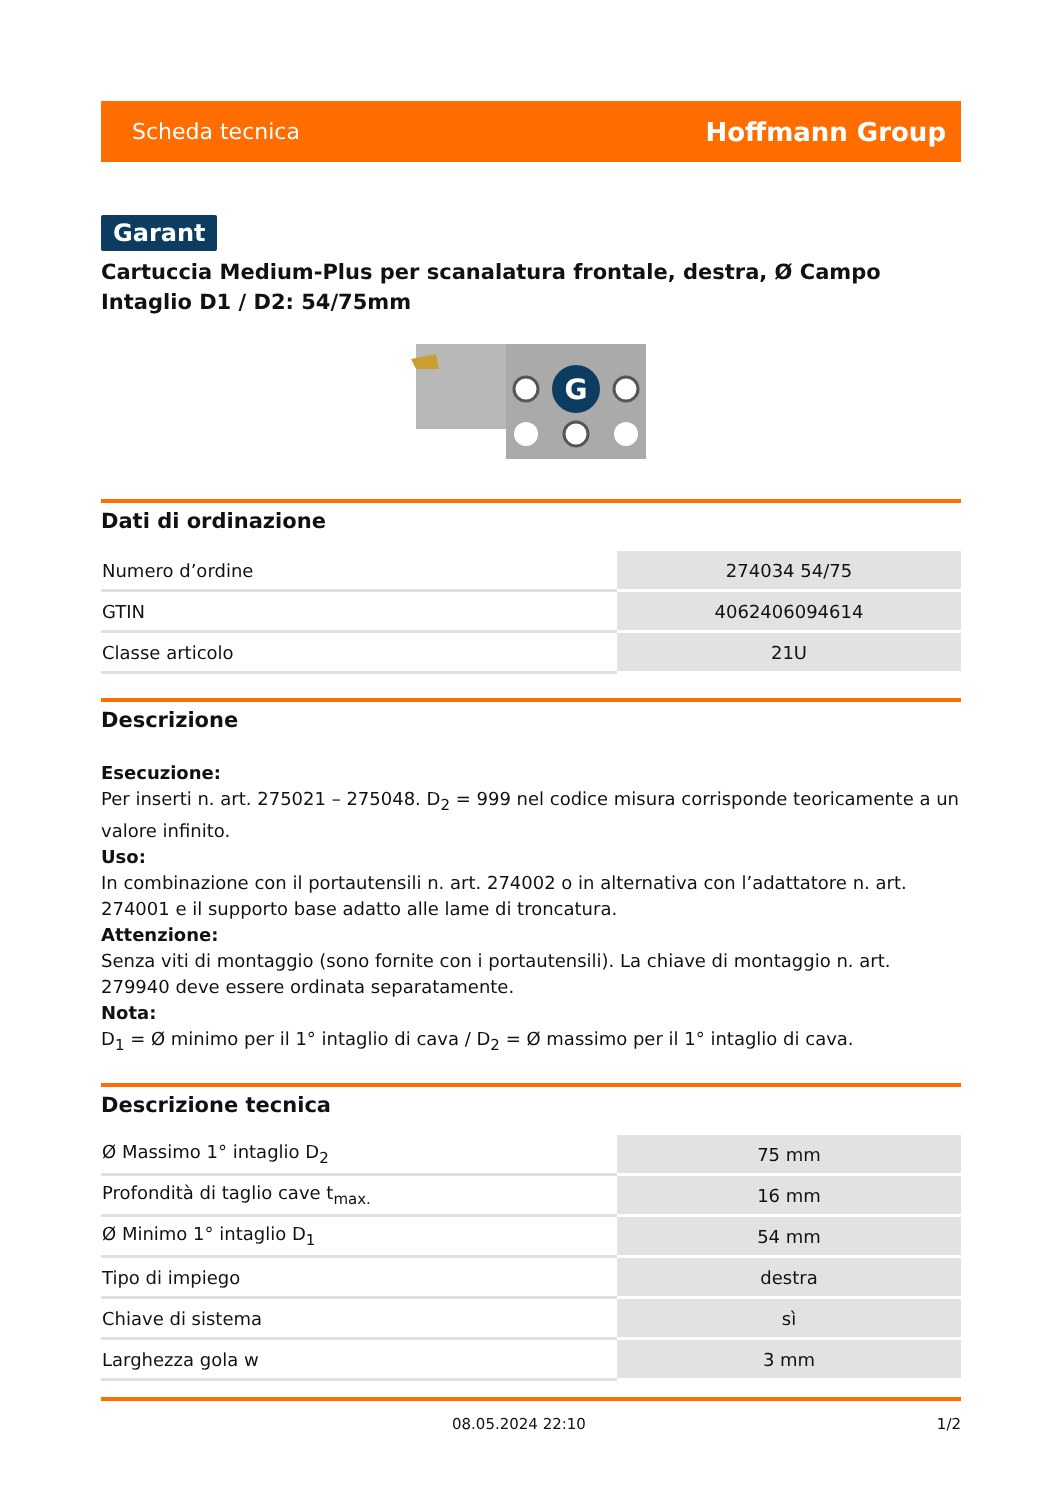Scheda tecnica Hoffmann Group
Garant
Cartuccia Medium-Plus per scanalatura frontale, destra, Ø Campo Intaglio D1 / D2: 54/75mm
G
Dati di ordinazione
| Numero d’ordine | 274034 54/75 |
| GTIN | 4062406094614 |
| Classe articolo | 21U |
Descrizione
Esecuzione:
Per inserti n. art. 275021 – 275048. D<sub>2</sub> = 999 nel codice misura corrisponde teoricamente a un valore infinito.
Uso:
In combinazione con il portautensili n. art. 274002 o in alternativa con l’adattatore n. art. 274001 e il supporto base adatto alle lame di troncatura.
Attenzione:
Senza viti di montaggio (sono fornite con i portautensili). La chiave di montaggio n. art. 279940 deve essere ordinata separatamente.
Nota:
D<sub>1</sub> = Ø minimo per il 1° intaglio di cava / D<sub>2</sub> = Ø massimo per il 1° intaglio di cava.
Descrizione tecnica
| Ø Massimo 1° intaglio D<sub>2</sub> | 75 mm |
| Profondità di taglio cave t<sub>max.</sub> | 16 mm |
| Ø Minimo 1° intaglio D<sub>1</sub> | 54 mm |
| Tipo di impiego | destra |
| Chiave di sistema | sì |
| Larghezza gola w | 3 mm |
08.05.2024 22:10 1/2